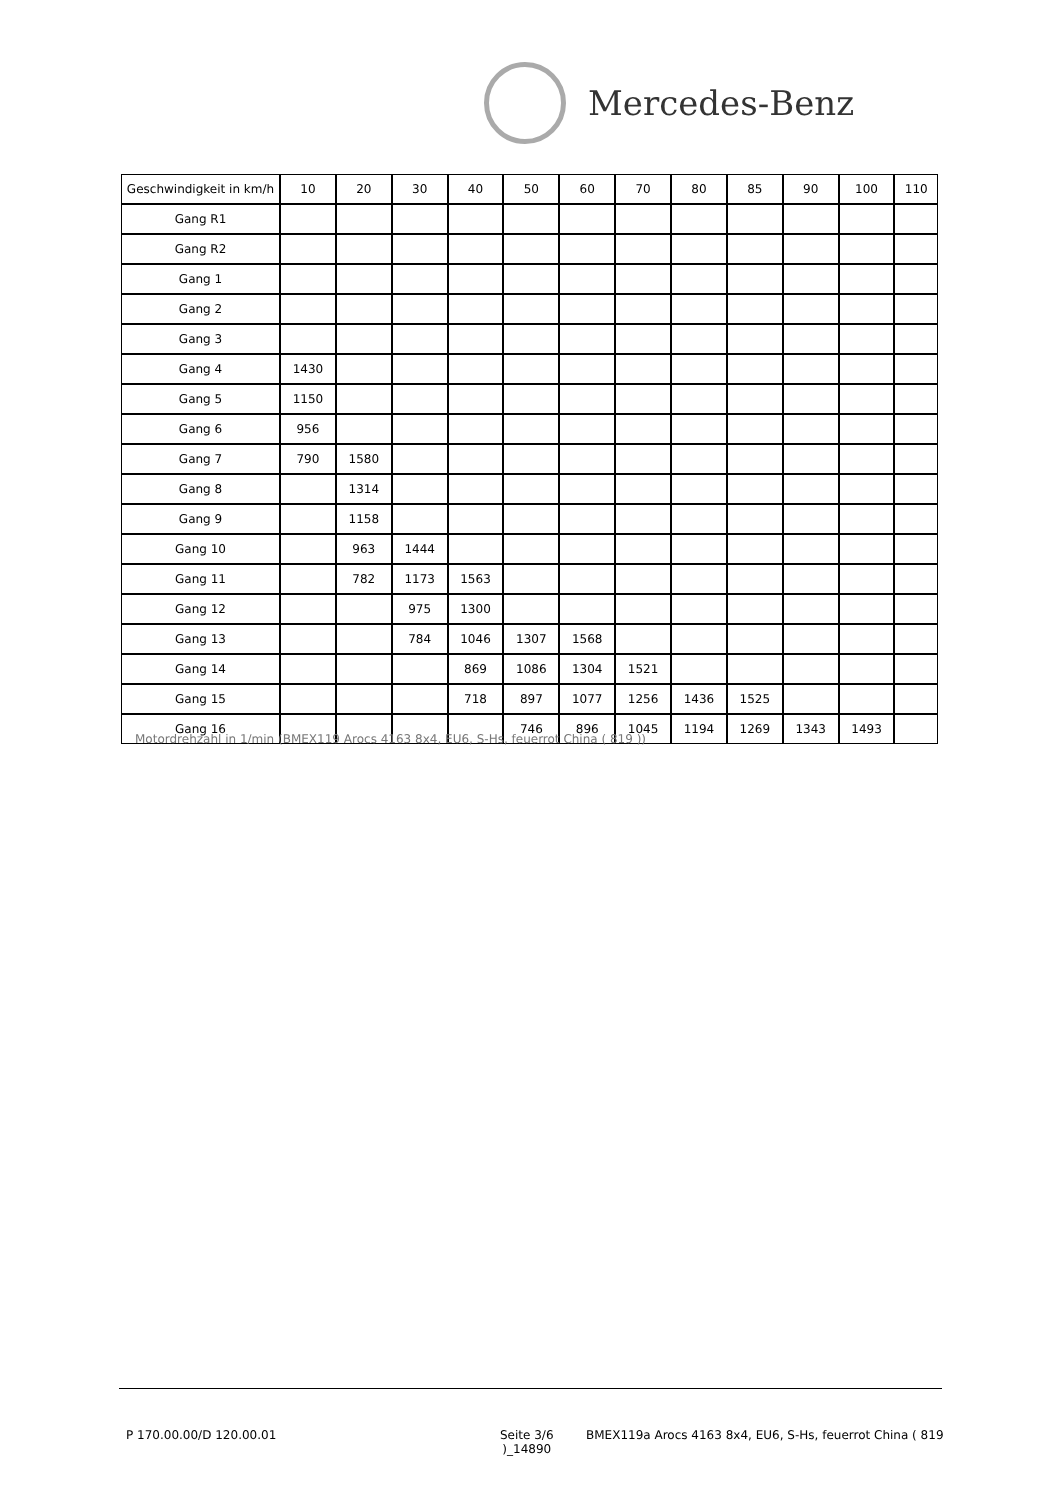Mercedes-Benz
| Geschwindigkeit in km/h | 10 | 20 | 30 | 40 | 50 | 60 | 70 | 80 | 85 | 90 | 100 | 110 |
| Gang R1 | | | | | | | | | | | | |
| Gang R2 | | | | | | | | | | | | |
| Gang 1 | | | | | | | | | | | | |
| Gang 2 | | | | | | | | | | | | |
| Gang 3 | | | | | | | | | | | | |
| Gang 4 | 1430 | | | | | | | | | | | |
| Gang 5 | 1150 | | | | | | | | | | | |
| Gang 6 | 956 | | | | | | | | | | | |
| Gang 7 | 790 | 1580 | | | | | | | | | | |
| Gang 8 | | 1314 | | | | | | | | | | |
| Gang 9 | | 1158 | | | | | | | | | | |
| Gang 10 | | 963 | 1444 | | | | | | | | | |
| Gang 11 | | 782 | 1173 | 1563 | | | | | | | | |
| Gang 12 | | | 975 | 1300 | | | | | | | | |
| Gang 13 | | | 784 | 1046 | 1307 | 1568 | | | | | | |
| Gang 14 | | | | 869 | 1086 | 1304 | 1521 | | | | | |
| Gang 15 | | | | 718 | 897 | 1077 | 1256 | 1436 | 1525 | | | |
| Gang 16 | | | | | 746 | 896 | 1045 | 1194 | 1269 | 1343 | 1493 | |
Motordrehzahl in 1/min (BMEX119 Arocs 4163 8x4, EU6, S-Hs, feuerrot China ( 819 ))
P 170.00.00/D 120.00.01
Seite 3/6
)_14890
BMEX119a Arocs 4163 8x4, EU6, S-Hs, feuerrot China ( 819